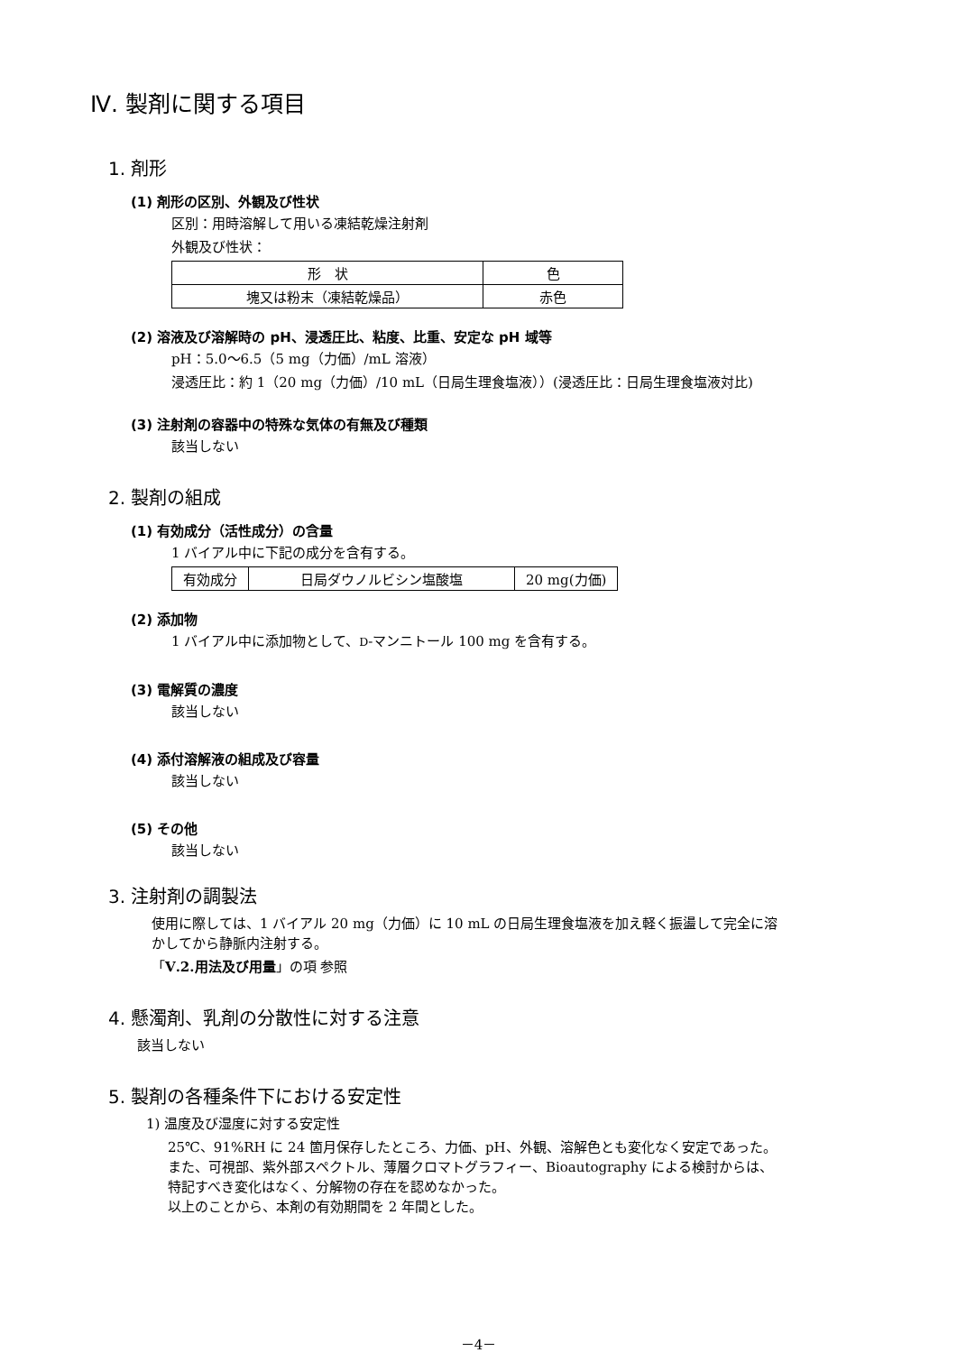Ⅳ. 製剤に関する項目
1. 剤形
(1) 剤形の区別、外観及び性状
区別：用時溶解して用いる凍結乾燥注射剤
外観及び性状：
| 形 状 | 色 |
| 塊又は粉末（凍結乾燥品） | 赤色 |
(2) 溶液及び溶解時の pH、浸透圧比、粘度、比重、安定な pH 域等
pH：5.0～6.5（5 mg（力価）/mL 溶液）
浸透圧比：約 1（20 mg（力価）/10 mL（日局生理食塩液））(浸透圧比：日局生理食塩液対比)
(3) 注射剤の容器中の特殊な気体の有無及び種類
該当しない
2. 製剤の組成
(1) 有効成分（活性成分）の含量
1 バイアル中に下記の成分を含有する。
| 有効成分 | 日局ダウノルビシン塩酸塩 | 20 mg(力価) |
(2) 添加物
1 バイアル中に添加物として、D-マンニトール 100 mg を含有する。
(3) 電解質の濃度
該当しない
(4) 添付溶解液の組成及び容量
該当しない
(5) その他
該当しない
3. 注射剤の調製法
使用に際しては、1 バイアル 20 mg（力価）に 10 mL の日局生理食塩液を加え軽く振盪して完全に溶
かしてから静脈内注射する。
「Ⅴ.2.用法及び用量」の項 参照
4. 懸濁剤、乳剤の分散性に対する注意
該当しない
5. 製剤の各種条件下における安定性
1) 温度及び湿度に対する安定性
25℃、91%RH に 24 箇月保存したところ、力価、pH、外観、溶解色とも変化なく安定であった。
また、可視部、紫外部スペクトル、薄層クロマトグラフィー、Bioautography による検討からは、
特記すべき変化はなく、分解物の存在を認めなかった。
以上のことから、本剤の有効期間を 2 年間とした。
－4－